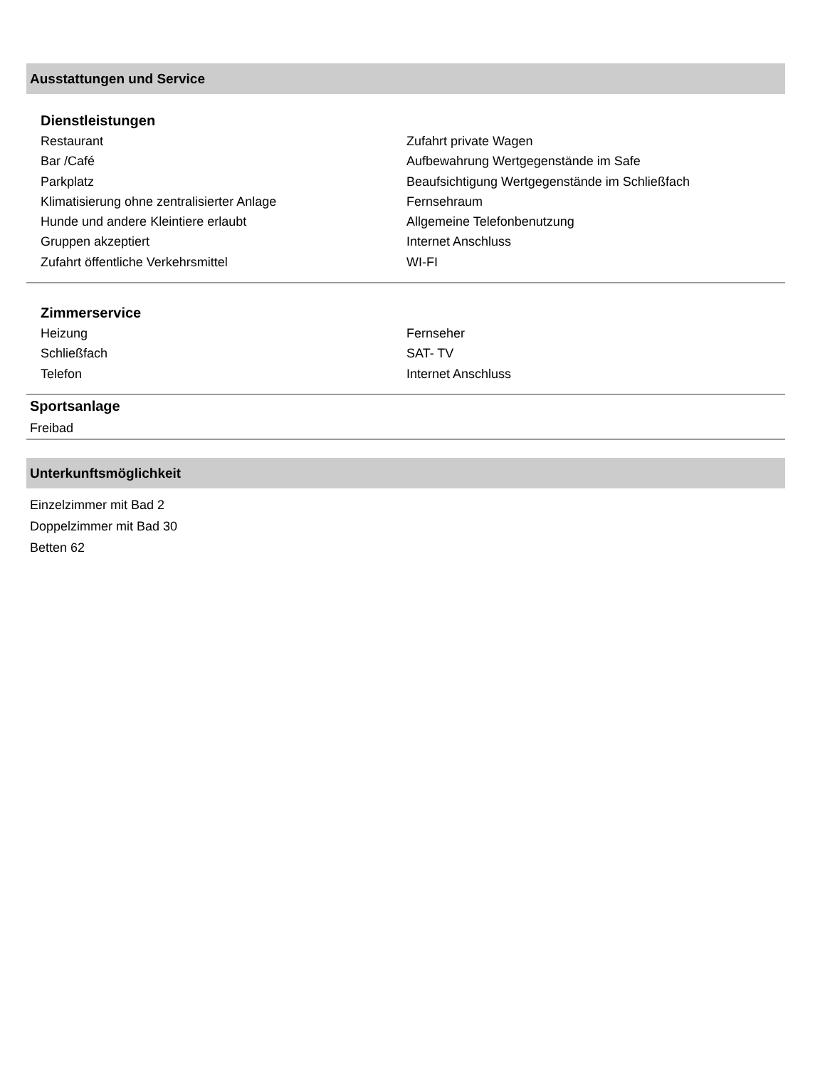Ausstattungen und Service
Dienstleistungen
Restaurant
Bar /Café
Parkplatz
Klimatisierung ohne zentralisierter Anlage
Hunde und andere Kleintiere erlaubt
Gruppen akzeptiert
Zufahrt öffentliche Verkehrsmittel
Zufahrt private Wagen
Aufbewahrung Wertgegenstände im Safe
Beaufsichtigung Wertgegenstände im Schließfach
Fernsehraum
Allgemeine Telefonbenutzung
Internet Anschluss
WI-FI
Zimmerservice
Heizung
Schließfach
Telefon
Fernseher
SAT- TV
Internet Anschluss
Sportsanlage
Freibad
Unterkunftsmöglichkeit
Einzelzimmer mit Bad 2
Doppelzimmer mit Bad 30
Betten 62